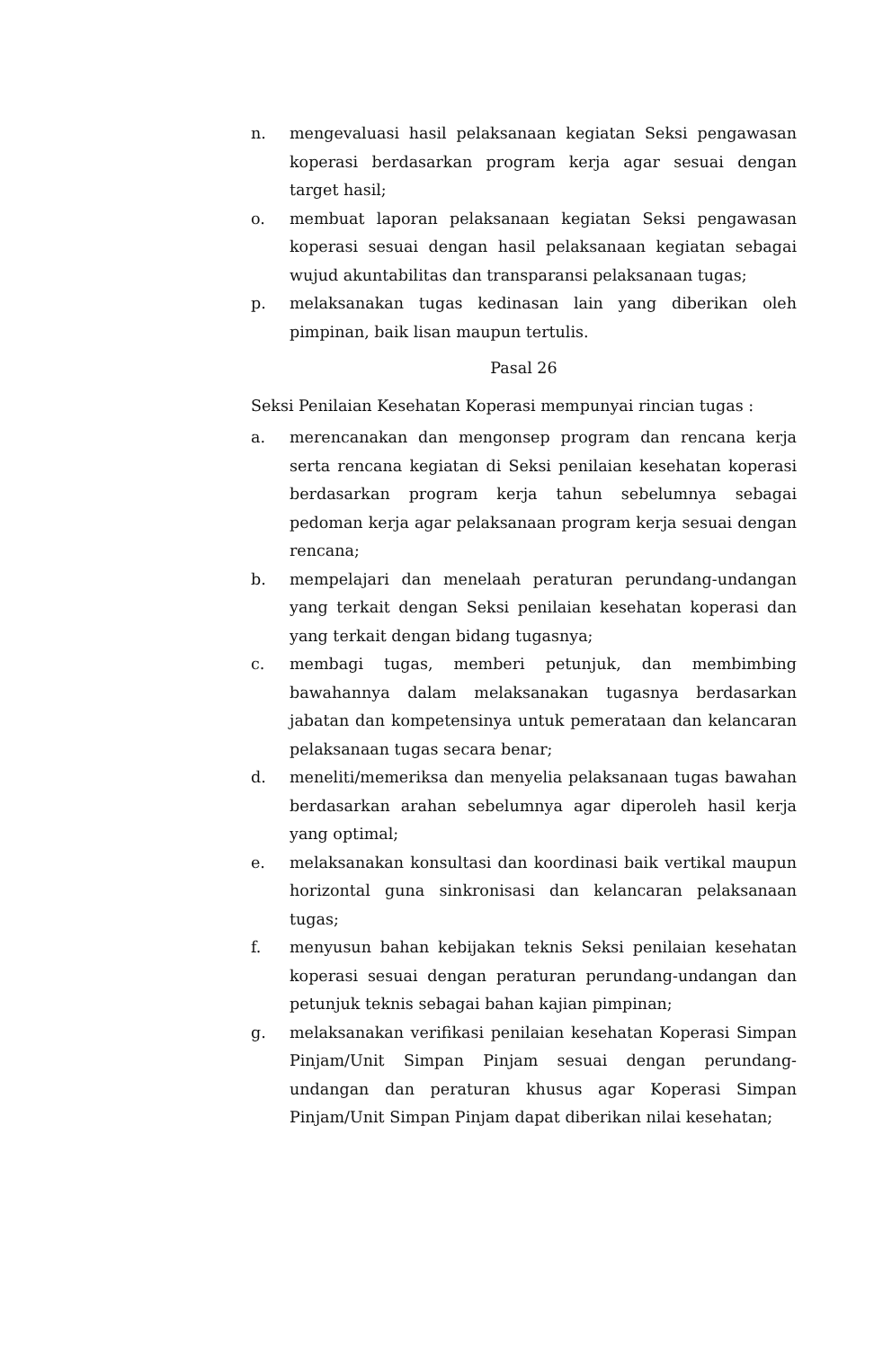n. mengevaluasi hasil pelaksanaan kegiatan Seksi pengawasan koperasi berdasarkan program kerja agar sesuai dengan target hasil;
o. membuat laporan pelaksanaan kegiatan Seksi pengawasan koperasi sesuai dengan hasil pelaksanaan kegiatan sebagai wujud akuntabilitas dan transparansi pelaksanaan tugas;
p. melaksanakan tugas kedinasan lain yang diberikan oleh pimpinan, baik lisan maupun tertulis.
Pasal 26
Seksi Penilaian Kesehatan Koperasi mempunyai rincian tugas :
a. merencanakan dan mengonsep program dan rencana kerja serta rencana kegiatan di Seksi penilaian kesehatan koperasi berdasarkan program kerja tahun sebelumnya sebagai pedoman kerja agar pelaksanaan program kerja sesuai dengan rencana;
b. mempelajari dan menelaah peraturan perundang-undangan yang terkait dengan Seksi penilaian kesehatan koperasi dan yang terkait dengan bidang tugasnya;
c. membagi tugas, memberi petunjuk, dan membimbing bawahannya dalam melaksanakan tugasnya berdasarkan jabatan dan kompetensinya untuk pemerataan dan kelancaran pelaksanaan tugas secara benar;
d. meneliti/memeriksa dan menyelia pelaksanaan tugas bawahan berdasarkan arahan sebelumnya agar diperoleh hasil kerja yang optimal;
e. melaksanakan konsultasi dan koordinasi baik vertikal maupun horizontal guna sinkronisasi dan kelancaran pelaksanaan tugas;
f. menyusun bahan kebijakan teknis Seksi penilaian kesehatan koperasi sesuai dengan peraturan perundang-undangan dan petunjuk teknis sebagai bahan kajian pimpinan;
g. melaksanakan verifikasi penilaian kesehatan Koperasi Simpan Pinjam/Unit Simpan Pinjam sesuai dengan perundang-undangan dan peraturan khusus agar Koperasi Simpan Pinjam/Unit Simpan Pinjam dapat diberikan nilai kesehatan;